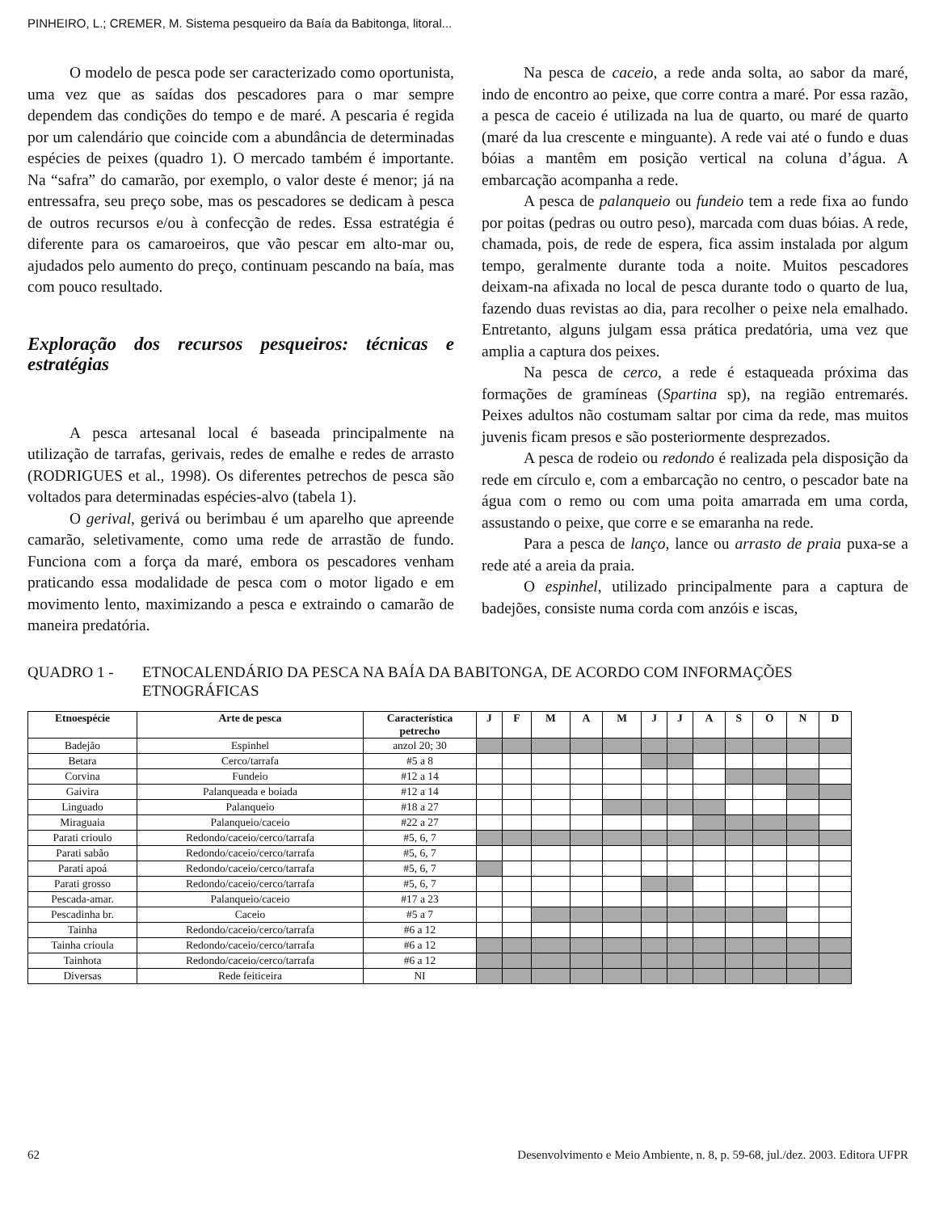PINHEIRO, L.; CREMER, M. Sistema pesqueiro da Baía da Babitonga, litoral...
O modelo de pesca pode ser caracterizado como oportunista, uma vez que as saídas dos pescadores para o mar sempre dependem das condições do tempo e de maré. A pescaria é regida por um calendário que coincide com a abundância de determinadas espécies de peixes (quadro 1). O mercado também é importante. Na “safra” do camarão, por exemplo, o valor deste é menor; já na entressafra, seu preço sobe, mas os pescadores se dedicam à pesca de outros recursos e/ou à confecção de redes. Essa estratégia é diferente para os camaroeiros, que vão pescar em alto-mar ou, ajudados pelo aumento do preço, continuam pescando na baía, mas com pouco resultado.
Exploração dos recursos pesqueiros: técnicas e estratégias
A pesca artesanal local é baseada principalmente na utilização de tarrafas, gerivais, redes de emalhe e redes de arrasto (RODRIGUES et al., 1998). Os diferentes petrechos de pesca são voltados para determinadas espécies-alvo (tabela 1).
O gerival, gerivá ou berimbau é um aparelho que apreende camarão, seletivamente, como uma rede de arrastão de fundo. Funciona com a força da maré, embora os pescadores venham praticando essa modalidade de pesca com o motor ligado e em movimento lento, maximizando a pesca e extraindo o camarão de maneira predatória.
Na pesca de caceio, a rede anda solta, ao sabor da maré, indo de encontro ao peixe, que corre contra a maré. Por essa razão, a pesca de caceio é utilizada na lua de quarto, ou maré de quarto (maré da lua crescente e minguante). A rede vai até o fundo e duas bóias a mantêm em posição vertical na coluna d’água. A embarcação acompanha a rede.
A pesca de palanqueio ou fundeio tem a rede fixa ao fundo por poitas (pedras ou outro peso), marcada com duas bóias. A rede, chamada, pois, de rede de espera, fica assim instalada por algum tempo, geralmente durante toda a noite. Muitos pescadores deixam-na afixada no local de pesca durante todo o quarto de lua, fazendo duas revistas ao dia, para recolher o peixe nela emalhado. Entretanto, alguns julgam essa prática predatória, uma vez que amplia a captura dos peixes.
Na pesca de cerco, a rede é estaqueada próxima das formações de gramíneas (Spartina sp), na região entremarés. Peixes adultos não costumam saltar por cima da rede, mas muitos juvenis ficam presos e são posteriormente desprezados.
A pesca de rodeio ou redondo é realizada pela disposição da rede em círculo e, com a embarcação no centro, o pescador bate na água com o remo ou com uma poita amarrada em uma corda, assustando o peixe, que corre e se emaranha na rede.
Para a pesca de lanço, lance ou arrasto de praia puxa-se a rede até a areia da praia.
O espinhel, utilizado principalmente para a captura de badejões, consiste numa corda com anzóis e iscas,
QUADRO 1 - ETNOCALENDÁRIO DA PESCA NA BAÍA DA BABITONGA, DE ACORDO COM INFORMAÇÕES ETNOGRÁFICAS
| Etnoespécie | Arte de pesca | Característica petrecho | J | F | M | A | M | J | J | A | S | O | N | D |
| --- | --- | --- | --- | --- | --- | --- | --- | --- | --- | --- | --- | --- | --- | --- |
| Badejão | Espinhel | anzol 20; 30 | | | | | | | | | | | | |
| Betara | Cerco/tarrafa | #5 a 8 | | | | | | | | | | | | |
| Corvina | Fundeio | #12 a 14 | | | | | | | | | | | | |
| Gaivira | Palanqueada e boiada | #12 a 14 | | | | | | | | | | | | |
| Linguado | Palanqueio | #18 a 27 | | | | | | | | | | | | |
| Miraguaia | Palanqueio/caceio | #22 a 27 | | | | | | | | | | | | |
| Parati crioulo | Redondo/caceio/cerco/tarrafa | #5, 6, 7 | | | | | | | | | | | | |
| Parati sabão | Redondo/caceio/cerco/tarrafa | #5, 6, 7 | | | | | | | | | | | | |
| Parati apoá | Redondo/caceio/cerco/tarrafa | #5, 6, 7 | | | | | | | | | | | | |
| Parati grosso | Redondo/caceio/cerco/tarrafa | #5, 6, 7 | | | | | | | | | | | | |
| Pescada-amar. | Palanqueio/caceio | #17 a 23 | | | | | | | | | | | | |
| Pescadinha br. | Caceio | #5 a 7 | | | | | | | | | | | | |
| Tainha | Redondo/caceio/cerco/tarrafa | #6 a 12 | | | | | | | | | | | | |
| Tainha crioula | Redondo/caceio/cerco/tarrafa | #6 a 12 | | | | | | | | | | | | |
| Tainhota | Redondo/caceio/cerco/tarrafa | #6 a 12 | | | | | | | | | | | | |
| Diversas | Rede feiticeira | NI | | | | | | | | | | | | |
62 Desenvolvimento e Meio Ambiente, n. 8, p. 59-68, jul./dez. 2003. Editora UFPR